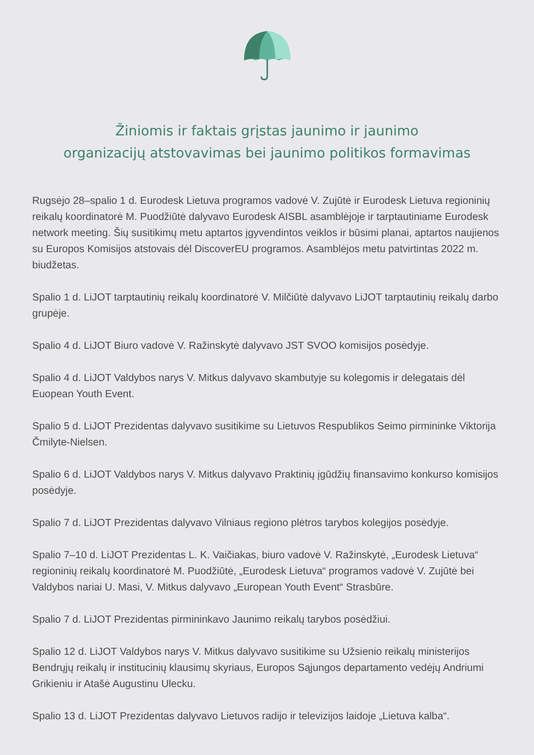Žiniomis ir faktais grįstas jaunimo ir jaunimo
organizacijų atstovavimas bei jaunimo politikos formavimas
Rugsėjo 28–spalio 1 d. Eurodesk Lietuva programos vadovė V. Zujūtė ir Eurodesk Lietuva regioninių reikalų koordinatorė M. Puodžiūtė dalyvavo Eurodesk AISBL asamblėjoje ir tarptautiniame Eurodesk network meeting. Šių susitikimų metu aptartos įgyvendintos veiklos ir būsimi planai, aptartos naujienos su Europos Komisijos atstovais dėl DiscoverEU programos. Asamblėjos metu patvirtintas 2022 m. biudžetas.
Spalio 1 d. LiJOT tarptautinių reikalų koordinatorė V. Milčiūtė dalyvavo LiJOT tarptautinių reikalų darbo grupėje.
Spalio 4 d. LiJOT Biuro vadovė V. Ražinskytė dalyvavo JST SVOO komisijos posėdyje.
Spalio 4 d. LiJOT Valdybos narys V. Mitkus dalyvavo skambutyje su kolegomis ir delegatais dėl Euopean Youth Event.
Spalio 5 d. LiJOT Prezidentas dalyvavo susitikime su Lietuvos Respublikos Seimo pirmininke Viktorija Čmilyte-Nielsen.
Spalio 6 d. LiJOT Valdybos narys V. Mitkus dalyvavo Praktinių įgūdžių finansavimo konkurso komisijos posėdyje.
Spalio 7 d. LiJOT Prezidentas dalyvavo Vilniaus regiono plėtros tarybos kolegijos posėdyje.
Spalio 7–10 d. LiJOT Prezidentas L. K. Vaičiakas, biuro vadovė V. Ražinskytė, „Eurodesk Lietuva“ regioninių reikalų koordinatorė M. Puodžiūtė, „Eurodesk Lietuva“ programos vadovė V. Zujūtė bei Valdybos nariai U. Masi, V. Mitkus dalyvavo „European Youth Event“ Strasbūre.
Spalio 7 d. LiJOT Prezidentas pirmininkavo Jaunimo reikalų tarybos posėdžiui.
Spalio 12 d. LiJOT Valdybos narys V. Mitkus dalyvavo susitikime su Užsienio reikalų ministerijos Bendrųjų reikalų ir institucinių klausimų skyriaus, Europos Sąjungos departamento vedėjų Andriumi Grikieniu ir Atašė Augustinu Ulecku.
Spalio 13 d. LiJOT Prezidentas dalyvavo Lietuvos radijo ir televizijos laidoje „Lietuva kalba“.